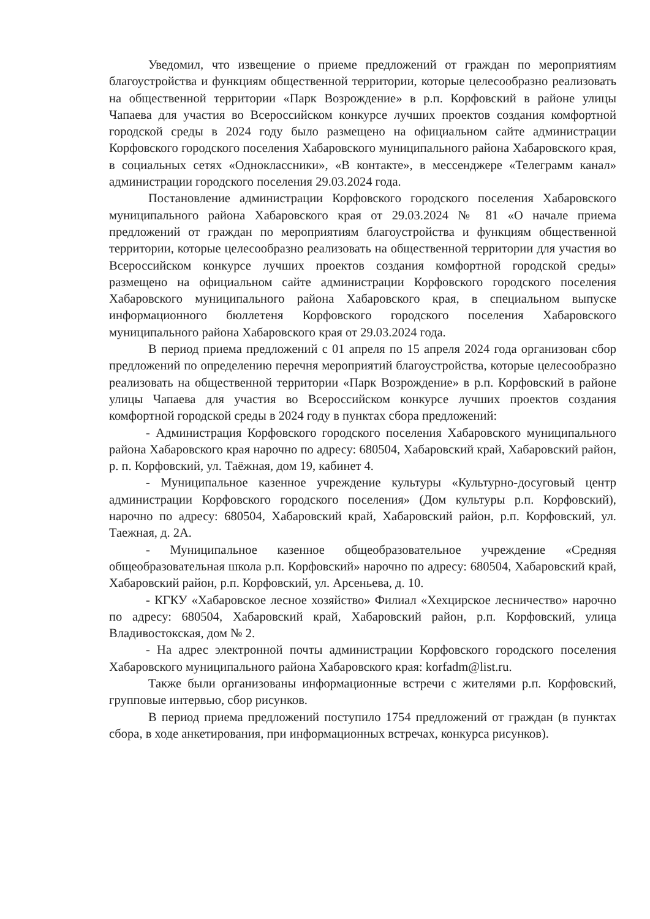Уведомил, что извещение о приеме предложений от граждан по мероприятиям благоустройства и функциям общественной территории, которые целесообразно реализовать на общественной территории «Парк Возрождение» в р.п. Корфовский в районе улицы Чапаева для участия во Всероссийском конкурсе лучших проектов создания комфортной городской среды в 2024 году было размещено на официальном сайте администрации Корфовского городского поселения Хабаровского муниципального района Хабаровского края, в социальных сетях «Одноклассники», «В контакте», в мессенджере «Телеграмм канал» администрации городского поселения 29.03.2024 года.
Постановление администрации Корфовского городского поселения Хабаровского муниципального района Хабаровского края от 29.03.2024 № 81 «О начале приема предложений от граждан по мероприятиям благоустройства и функциям общественной территории, которые целесообразно реализовать на общественной территории для участия во Всероссийском конкурсе лучших проектов создания комфортной городской среды» размещено на официальном сайте администрации Корфовского городского поселения Хабаровского муниципального района Хабаровского края, в специальном выпуске информационного бюллетеня Корфовского городского поселения Хабаровского муниципального района Хабаровского края от 29.03.2024 года.
В период приема предложений с 01 апреля по 15 апреля 2024 года организован сбор предложений по определению перечня мероприятий благоустройства, которые целесообразно реализовать на общественной территории «Парк Возрождение» в р.п. Корфовский в районе улицы Чапаева для участия во Всероссийском конкурсе лучших проектов создания комфортной городской среды в 2024 году в пунктах сбора предложений:
- Администрация Корфовского городского поселения Хабаровского муниципального района Хабаровского края нарочно по адресу: 680504, Хабаровский край, Хабаровский район, р. п. Корфовский, ул. Таёжная, дом 19, кабинет 4.
- Муниципальное казенное учреждение культуры «Культурно-досуговый центр администрации Корфовского городского поселения» (Дом культуры р.п. Корфовский), нарочно по адресу: 680504, Хабаровский край, Хабаровский район, р.п. Корфовский, ул. Таежная, д. 2А.
- Муниципальное казенное общеобразовательное учреждение «Средняя общеобразовательная школа р.п. Корфовский» нарочно по адресу: 680504, Хабаровский край, Хабаровский район, р.п. Корфовский, ул. Арсеньева, д. 10.
- КГКУ «Хабаровское лесное хозяйство» Филиал «Хехцирское лесничество» нарочно по адресу: 680504, Хабаровский край, Хабаровский район, р.п. Корфовский, улица Владивостокская, дом № 2.
- На адрес электронной почты администрации Корфовского городского поселения Хабаровского муниципального района Хабаровского края: korfadm@list.ru.
Также были организованы информационные встречи с жителями р.п. Корфовский, групповые интервью, сбор рисунков.
В период приема предложений поступило 1754 предложений от граждан (в пунктах сбора, в ходе анкетирования, при информационных встречах, конкурса рисунков).